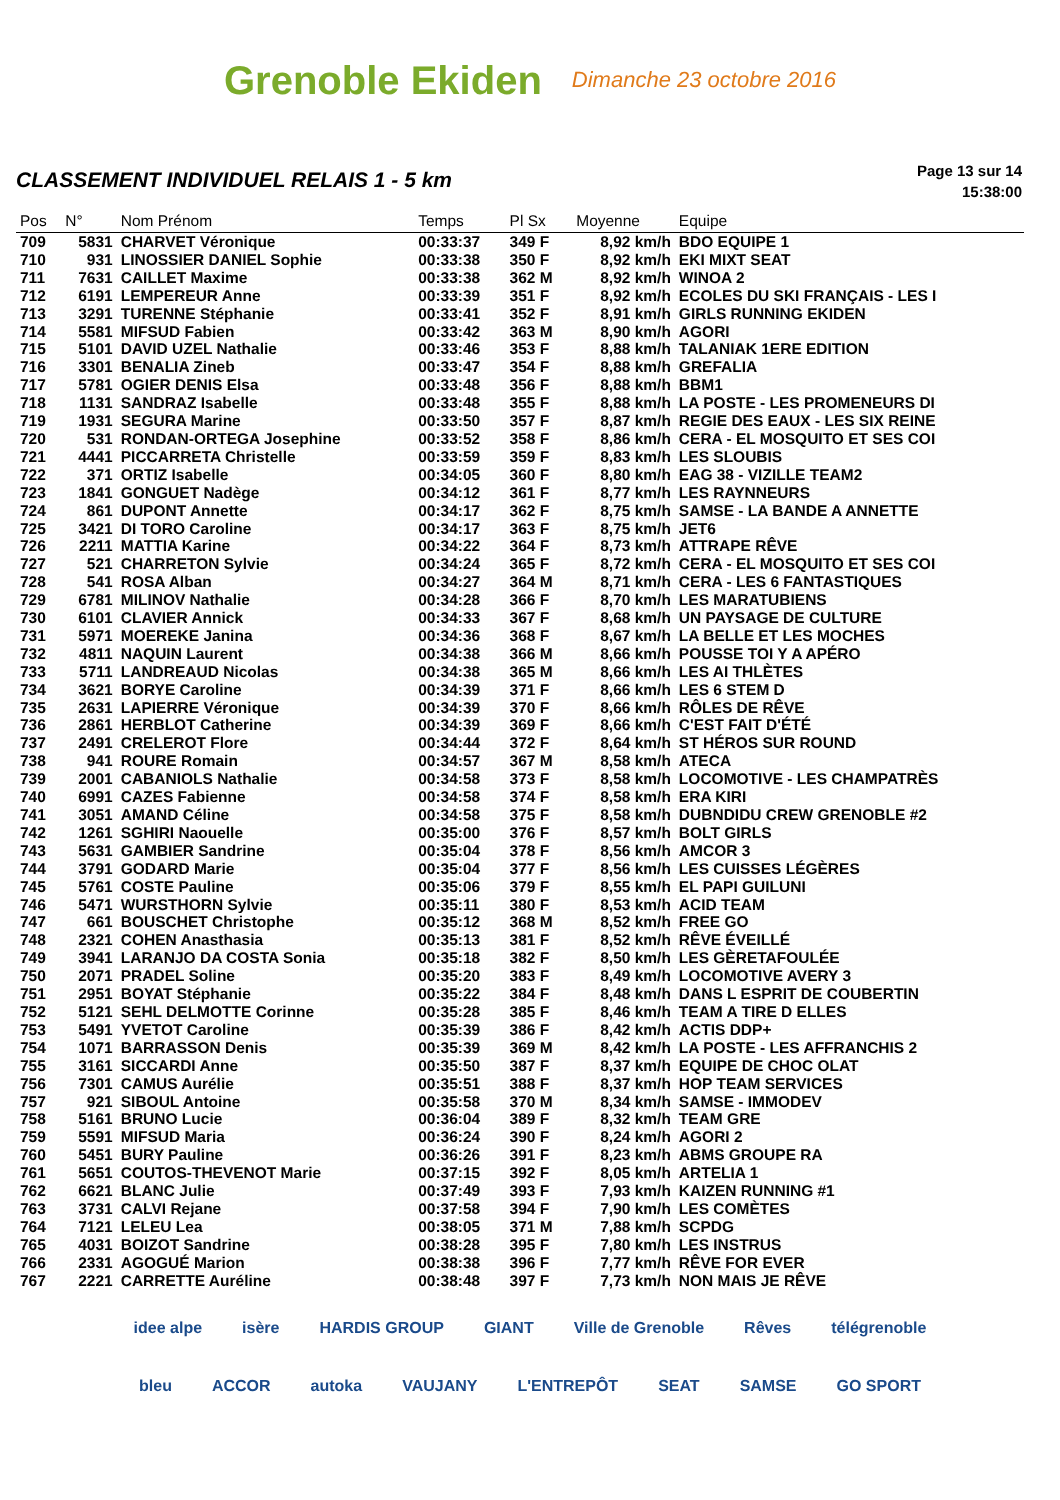Grenoble Ekiden Dimanche 23 octobre 2016
CLASSEMENT INDIVIDUEL RELAIS 1 - 5 km
Page 13 sur 14
15:38:00
| Pos | N° | Nom Prénom | Temps | Pl Sx | Moyenne | Equipe |
| --- | --- | --- | --- | --- | --- | --- |
| 709 | 5831 | CHARVET Véronique | 00:33:37 | 349 F | 8,92 km/h | BDO EQUIPE 1 |
| 710 | 931 | LINOSSIER DANIEL Sophie | 00:33:38 | 350 F | 8,92 km/h | EKI MIXT SEAT |
| 711 | 7631 | CAILLET Maxime | 00:33:38 | 362 M | 8,92 km/h | WINOA 2 |
| 712 | 6191 | LEMPEREUR Anne | 00:33:39 | 351 F | 8,92 km/h | ECOLES DU SKI FRANÇAIS - LES I |
| 713 | 3291 | TURENNE Stéphanie | 00:33:41 | 352 F | 8,91 km/h | GIRLS RUNNING EKIDEN |
| 714 | 5581 | MIFSUD Fabien | 00:33:42 | 363 M | 8,90 km/h | AGORI |
| 715 | 5101 | DAVID UZEL Nathalie | 00:33:46 | 353 F | 8,88 km/h | TALANIAK 1ERE EDITION |
| 716 | 3301 | BENALIA Zineb | 00:33:47 | 354 F | 8,88 km/h | GREFALIA |
| 717 | 5781 | OGIER DENIS Elsa | 00:33:48 | 356 F | 8,88 km/h | BBM1 |
| 718 | 1131 | SANDRAZ Isabelle | 00:33:48 | 355 F | 8,88 km/h | LA POSTE - LES PROMENEURS DI |
| 719 | 1931 | SEGURA Marine | 00:33:50 | 357 F | 8,87 km/h | REGIE DES EAUX - LES SIX REINE |
| 720 | 531 | RONDAN-ORTEGA Josephine | 00:33:52 | 358 F | 8,86 km/h | CERA - EL MOSQUITO ET SES COI |
| 721 | 4441 | PICCARRETA Christelle | 00:33:59 | 359 F | 8,83 km/h | LES SLOUBIS |
| 722 | 371 | ORTIZ Isabelle | 00:34:05 | 360 F | 8,80 km/h | EAG 38 - VIZILLE TEAM2 |
| 723 | 1841 | GONGUET Nadège | 00:34:12 | 361 F | 8,77 km/h | LES RAYNNEURS |
| 724 | 861 | DUPONT Annette | 00:34:17 | 362 F | 8,75 km/h | SAMSE - LA BANDE A ANNETTE |
| 725 | 3421 | DI TORO Caroline | 00:34:17 | 363 F | 8,75 km/h | JET6 |
| 726 | 2211 | MATTIA Karine | 00:34:22 | 364 F | 8,73 km/h | ATTRAPE RÊVE |
| 727 | 521 | CHARRETON Sylvie | 00:34:24 | 365 F | 8,72 km/h | CERA - EL MOSQUITO ET SES COI |
| 728 | 541 | ROSA Alban | 00:34:27 | 364 M | 8,71 km/h | CERA - LES 6 FANTASTIQUES |
| 729 | 6781 | MILINOV Nathalie | 00:34:28 | 366 F | 8,70 km/h | LES MARATUBIENS |
| 730 | 6101 | CLAVIER Annick | 00:34:33 | 367 F | 8,68 km/h | UN PAYSAGE DE CULTURE |
| 731 | 5971 | MOEREKE Janina | 00:34:36 | 368 F | 8,67 km/h | LA BELLE ET LES MOCHES |
| 732 | 4811 | NAQUIN Laurent | 00:34:38 | 366 M | 8,66 km/h | POUSSE TOI Y A APÉRO |
| 733 | 5711 | LANDREAUD Nicolas | 00:34:38 | 365 M | 8,66 km/h | LES AI THLÈTES |
| 734 | 3621 | BORYE Caroline | 00:34:39 | 371 F | 8,66 km/h | LES 6 STEM D |
| 735 | 2631 | LAPIERRE Véronique | 00:34:39 | 370 F | 8,66 km/h | RÔLES DE RÊVE |
| 736 | 2861 | HERBLOT Catherine | 00:34:39 | 369 F | 8,66 km/h | C'EST FAIT D'ÉTÉ |
| 737 | 2491 | CRELEROT Flore | 00:34:44 | 372 F | 8,64 km/h | ST HÉROS SUR ROUND |
| 738 | 941 | ROURE Romain | 00:34:57 | 367 M | 8,58 km/h | ATECA |
| 739 | 2001 | CABANIOLS Nathalie | 00:34:58 | 373 F | 8,58 km/h | LOCOMOTIVE - LES CHAMPATRÈS |
| 740 | 6991 | CAZES Fabienne | 00:34:58 | 374 F | 8,58 km/h | ERA KIRI |
| 741 | 3051 | AMAND Céline | 00:34:58 | 375 F | 8,58 km/h | DUBNDIDU CREW GRENOBLE #2 |
| 742 | 1261 | SGHIRI Naouelle | 00:35:00 | 376 F | 8,57 km/h | BOLT GIRLS |
| 743 | 5631 | GAMBIER Sandrine | 00:35:04 | 378 F | 8,56 km/h | AMCOR 3 |
| 744 | 3791 | GODARD Marie | 00:35:04 | 377 F | 8,56 km/h | LES CUISSES LÉGÈRES |
| 745 | 5761 | COSTE Pauline | 00:35:06 | 379 F | 8,55 km/h | EL PAPI GUILUNI |
| 746 | 5471 | WURSTHORN Sylvie | 00:35:11 | 380 F | 8,53 km/h | ACID TEAM |
| 747 | 661 | BOUSCHET Christophe | 00:35:12 | 368 M | 8,52 km/h | FREE GO |
| 748 | 2321 | COHEN Anasthasia | 00:35:13 | 381 F | 8,52 km/h | RÊVE ÉVEILLÉ |
| 749 | 3941 | LARANJO DA COSTA Sonia | 00:35:18 | 382 F | 8,50 km/h | LES GÈRETAFOULÉE |
| 750 | 2071 | PRADEL Soline | 00:35:20 | 383 F | 8,49 km/h | LOCOMOTIVE AVERY 3 |
| 751 | 2951 | BOYAT Stéphanie | 00:35:22 | 384 F | 8,48 km/h | DANS L ESPRIT DE COUBERTIN |
| 752 | 5121 | SEHL DELMOTTE Corinne | 00:35:28 | 385 F | 8,46 km/h | TEAM A TIRE D ELLES |
| 753 | 5491 | YVETOT Caroline | 00:35:39 | 386 F | 8,42 km/h | ACTIS DDP+ |
| 754 | 1071 | BARRASSON Denis | 00:35:39 | 369 M | 8,42 km/h | LA POSTE - LES AFFRANCHIS 2 |
| 755 | 3161 | SICCARDI Anne | 00:35:50 | 387 F | 8,37 km/h | EQUIPE DE CHOC OLAT |
| 756 | 7301 | CAMUS Aurélie | 00:35:51 | 388 F | 8,37 km/h | HOP TEAM SERVICES |
| 757 | 921 | SIBOUL Antoine | 00:35:58 | 370 M | 8,34 km/h | SAMSE - IMMODEV |
| 758 | 5161 | BRUNO Lucie | 00:36:04 | 389 F | 8,32 km/h | TEAM GRE |
| 759 | 5591 | MIFSUD Maria | 00:36:24 | 390 F | 8,24 km/h | AGORI 2 |
| 760 | 5451 | BURY Pauline | 00:36:26 | 391 F | 8,23 km/h | ABMS GROUPE RA |
| 761 | 5651 | COUTOS-THEVENOT Marie | 00:37:15 | 392 F | 8,05 km/h | ARTELIA 1 |
| 762 | 6621 | BLANC Julie | 00:37:49 | 393 F | 7,93 km/h | KAIZEN RUNNING #1 |
| 763 | 3731 | CALVI Rejane | 00:37:58 | 394 F | 7,90 km/h | LES COMÈTES |
| 764 | 7121 | LELEU Lea | 00:38:05 | 371 M | 7,88 km/h | SCPDG |
| 765 | 4031 | BOIZOT Sandrine | 00:38:28 | 395 F | 7,80 km/h | LES INSTRUS |
| 766 | 2331 | AGOGUÉ Marion | 00:38:38 | 396 F | 7,77 km/h | RÊVE FOR EVER |
| 767 | 2221 | CARRETTE Auréline | 00:38:48 | 397 F | 7,73 km/h | NON MAIS JE RÊVE |
idee alpe isère HARDIS GROUP GIANT Ville de Grenoble Rêves télégrenoble bleu ACCOR autoka VAUJANY L'ENTREPÔT SEAT SAMSE GO SPORT